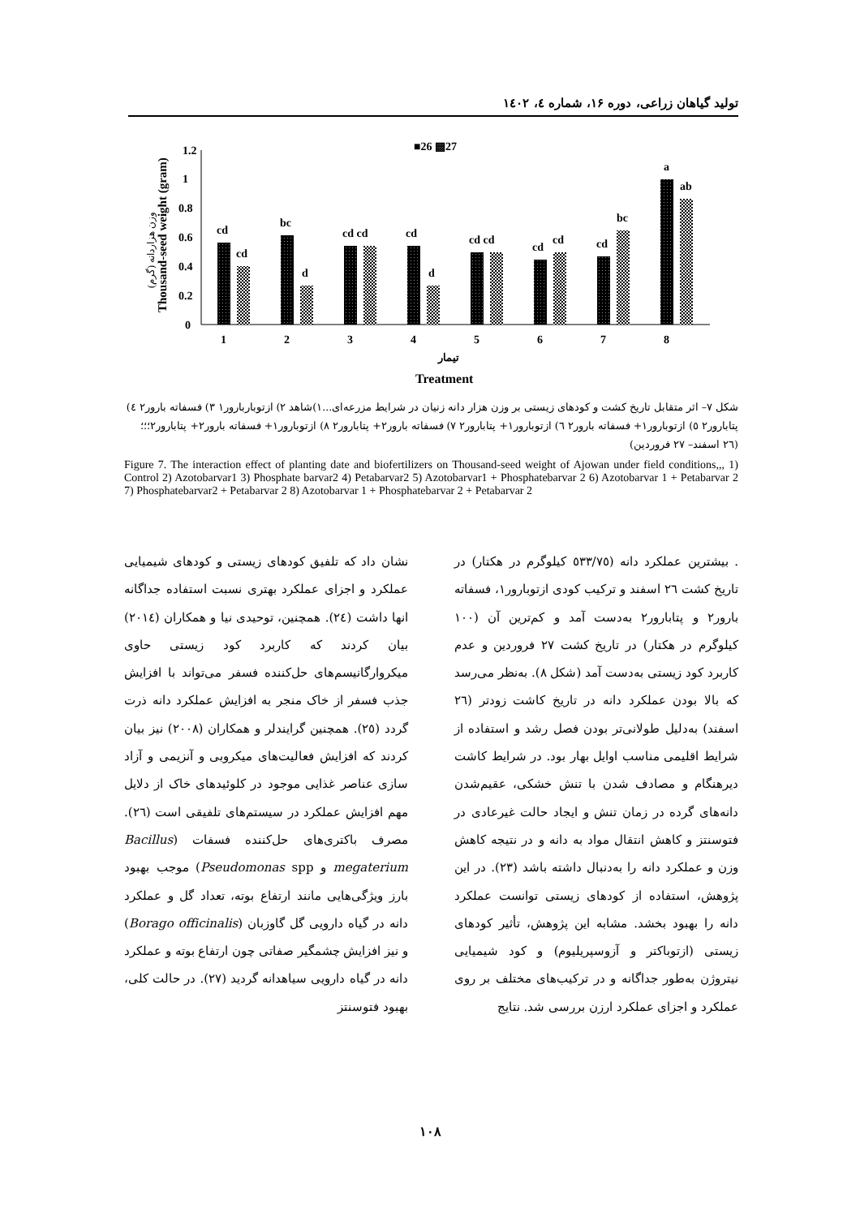تولید گیاهان زراعی، دوره ۱۶، شماره ٤، ۱٤۰۲
■26 ▩27
1.2
1
0.8
0.6
0.4
0.2
0
Thousand-seed weight (gram)
وزن هزاردانه (گرم)
cd
cd
bc
d
cd cd
cd
d
cd cd
cd
cd
cd
bc
a
ab
1
2
3
4
5
6
7
8
تیمار
Treatment
شکل ۷– اثر متقابل تاریخ کشت و کودهای زیستی بر وزن هزار دانه زنیان در شرایط مزرعه‌ای...۱)شاهد ۲) ازتوباربارور۱ ۳) فسفاته بارور۲ ٤) پتابارور۲ ٥) ازتوبارور۱+ فسفاته بارور۲ ٦) ازتوبارور۱+ پتابارور۲ ۷) فسفاته بارور۲+ پتابارور۲ ۸) ازتوبارور۱+ فسفاته بارور۲+ پتابارور۲؛؛؛ (۲٦ اسفند– ۲۷ فروردین)
Figure 7. The interaction effect of planting date and biofertilizers on Thousand-seed weight of Ajowan under field conditions,,, 1) Control 2) Azotobarvar1 3) Phosphate barvar2 4) Petabarvar2 5) Azotobarvar1 + Phosphatebarvar 2 6) Azotobarvar 1 + Petabarvar 2 7) Phosphatebarvar2 + Petabarvar 2 8) Azotobarvar 1 + Phosphatebarvar 2 + Petabarvar 2
. بیشترین عملکرد دانه (٥۳۳/۷٥ کیلوگرم در هکتار) در تاریخ کشت ۲٦ اسفند و ترکیب کودی ازتوبارور۱، فسفاته بارور۲ و پتابارور۲ به‌دست آمد و کم‌ترین آن (۱۰۰ کیلوگرم در هکتار) در تاریخ کشت ۲۷ فروردین و عدم کاربرد کود زیستی به‌دست آمد (شکل ۸). به‌نظر می‌رسد که بالا بودن عملکرد دانه در تاریخ کاشت زودتر (۲٦ اسفند) به‌دلیل طولانی‌تر بودن فصل رشد و استفاده از شرایط اقلیمی مناسب اوایل بهار بود. در شرایط کاشت دیرهنگام و مصادف شدن با تنش خشکی، عقیم‌شدن دانه‌های گرده در زمان تنش و ایجاد حالت غیرعادی در فتوسنتز و کاهش انتقال مواد به دانه و در نتیجه کاهش وزن و عملکرد دانه را به‌دنبال داشته باشد (۲۳). در این پژوهش، استفاده از کودهای زیستی توانست عملکرد دانه را بهبود بخشد. مشابه این پژوهش، تأثیر کودهای زیستی (ازتوباکتر و آزوسپریلیوم) و کود شیمیایی نیتروژن به‌طور جداگانه و در ترکیب‌های مختلف بر روی عملکرد و اجزای عملکرد ارزن بررسی شد. نتایج
نشان داد که تلفیق کودهای زیستی و کودهای شیمیایی عملکرد و اجزای عملکرد بهتری نسبت استفاده جداگانه انها داشت (۲٤). همچنین، توحیدی نیا و همکاران (۲۰۱٤) بیان کردند که کاربرد کود زیستی حاوی میکروارگانیسم‌های حل‌کننده فسفر می‌تواند با افزایش جذب فسفر از خاک منجر به افزایش عملکرد دانه ذرت گردد (۲٥). همچنین گرایندلر و همکاران (۲۰۰۸) نیز بیان کردند که افزایش فعالیت‌های میکروبی و آنزیمی و آزاد سازی عناصر غذایی موجود در کلوئیدهای خاک از دلایل مهم افزایش عملکرد در سیستم‌های تلفیقی است (۲٦). مصرف باکتری‌های حل‌کننده فسفات (Bacillus megaterium و Pseudomonas spp) موجب بهبود بارز ویژگی‌هایی مانند ارتفاع بوته، تعداد گل و عملکرد دانه در گیاه دارویی گل گاوزبان (Borago officinalis) و نیز افزایش چشمگیر صفاتی چون ارتفاع بوته و عملکرد دانه در گیاه دارویی سیاهدانه گردید (۲۷). در حالت کلی، بهبود فتوسنتز
۱۰۸